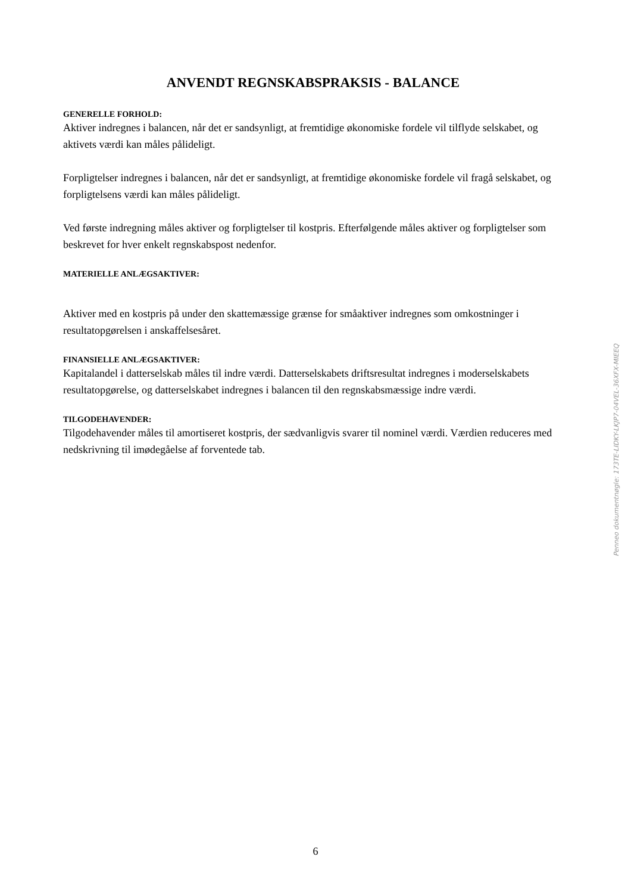ANVENDT REGNSKABSPRAKSIS - BALANCE
GENERELLE FORHOLD:
Aktiver indregnes i balancen, når det er sandsynligt, at fremtidige økonomiske fordele vil tilflyde selskabet, og aktivets værdi kan måles pålideligt.
Forpligtelser indregnes i balancen, når det er sandsynligt, at fremtidige økonomiske fordele vil fragå selskabet, og forpligtelsens værdi kan måles pålideligt.
Ved første indregning måles aktiver og forpligtelser til kostpris. Efterfølgende måles aktiver og forpligtelser som beskrevet for hver enkelt regnskabspost nedenfor.
MATERIELLE ANLÆGSAKTIVER:
Aktiver med en kostpris på under den skattemæssige grænse for småaktiver indregnes som omkostninger i resultatopgørelsen i anskaffelsesåret.
FINANSIELLE ANLÆGSAKTIVER:
Kapitalandel i datterselskab måles til indre værdi. Datterselskabets driftsresultat indregnes i moderselskabets resultatopgørelse, og datterselskabet indregnes i balancen til den regnskabsmæssige indre værdi.
TILGODEHAVENDER:
Tilgodehavender måles til amortiseret kostpris, der sædvanligvis svarer til nominel værdi. Værdien reduceres med nedskrivning til imødegåelse af forventede tab.
Penneo dokumentnøgle: 173TE-LIDKY-LKJP7-04VEL-36XFX-MIEEQ
6